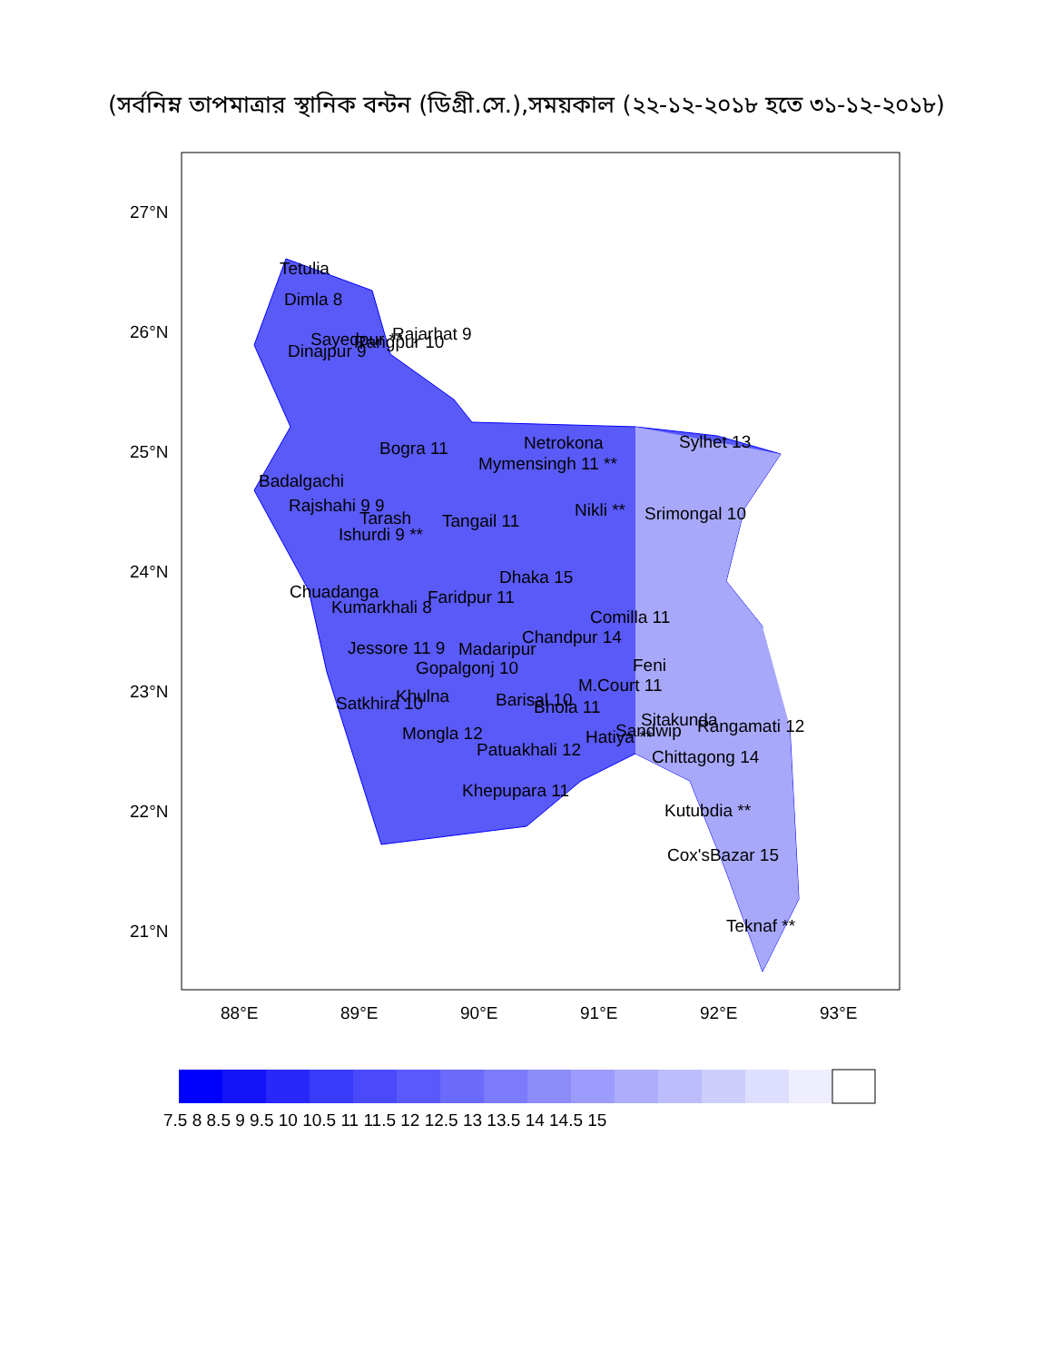(সর্বনিম্ন তাপমাত্রার স্থানিক বন্টন (ডিগ্রী.সে.),সময়কাল (২২-১২-২০১৮ হতে ৩১-১২-২০১৮)
27°N
26°N
25°N
24°N
23°N
22°N
21°N
88°E
89°E
90°E
91°E
92°E
93°E
Tetulia
Dimla 8
Dinajpur 9
Sayedpur **
Rangpur 10
Rajarhat 9
Bogra 11
Netrokona
Mymensingh 11 **
Sylhet 13
Badalgachi
Rajshahi 9 9
Tarash
Ishurdi 9 **
Tangail 11
Nikli **
Srimongal 10
Dhaka 15
Chuadanga
Kumarkhali 8
Faridpur 11
Comilla 11
Chandpur 14
Jessore 11 9
Madaripur
Feni
Gopalgonj 10
M.Court 11
Satkhira 10
Khulna
Barisal 10
Bhola 11
Sitakunda
Rangamati 12
Mongla 12
Sandwip
Hatiya **
Patuakhali 12
Chittagong 14
Khepupara 11
Kutubdia **
Cox'sBazar 15
Teknaf **
7.5 8 8.5 9 9.5 10 10.5 11 11.5 12 12.5 13 13.5 14 14.5 15